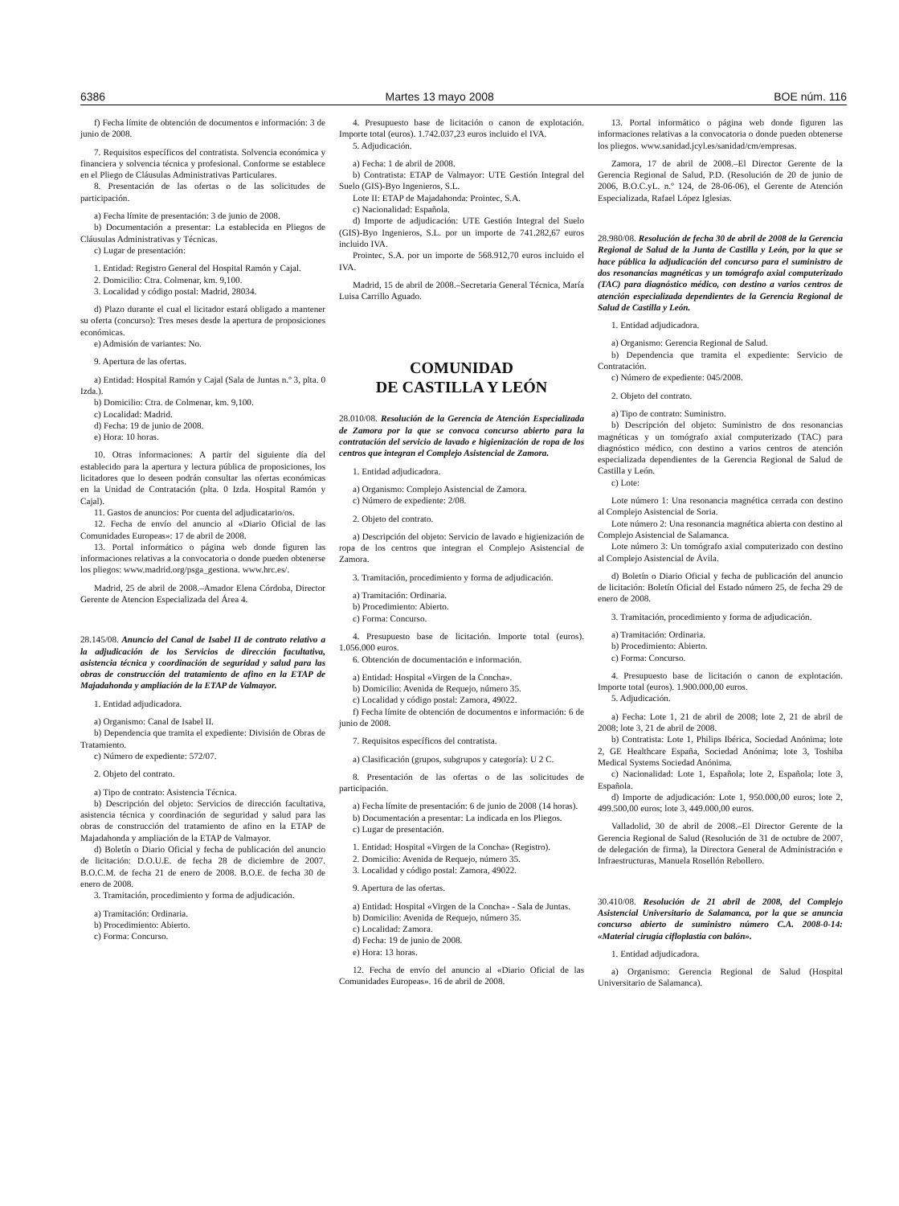6386 Martes 13 mayo 2008 BOE núm. 116
f) Fecha límite de obtención de documentos e información: 3 de junio de 2008.
7. Requisitos específicos del contratista. Solvencia económica y financiera y solvencia técnica y profesional. Conforme se establece en el Pliego de Cláusulas Administrativas Particulares.
8. Presentación de las ofertas o de las solicitudes de participación.
a) Fecha límite de presentación: 3 de junio de 2008.
b) Documentación a presentar: La establecida en Pliegos de Cláusulas Administrativas y Técnicas.
c) Lugar de presentación:
1. Entidad: Registro General del Hospital Ramón y Cajal.
2. Domicilio: Ctra. Colmenar, km. 9,100.
3. Localidad y código postal: Madrid, 28034.
d) Plazo durante el cual el licitador estará obligado a mantener su oferta (concurso): Tres meses desde la apertura de proposiciones económicas.
e) Admisión de variantes: No.
9. Apertura de las ofertas.
a) Entidad: Hospital Ramón y Cajal (Sala de Juntas n.º 3, plta. 0 Izda.).
b) Domicilio: Ctra. de Colmenar, km. 9,100.
c) Localidad: Madrid.
d) Fecha: 19 de junio de 2008.
e) Hora: 10 horas.
10. Otras informaciones: A partir del siguiente día del establecido para la apertura y lectura pública de proposiciones, los licitadores que lo deseen podrán consultar las ofertas económicas en la Unidad de Contratación (plta. 0 Izda. Hospital Ramón y Cajal).
11. Gastos de anuncios: Por cuenta del adjudicatario/os.
12. Fecha de envío del anuncio al «Diario Oficial de las Comunidades Europeas»: 17 de abril de 2008.
13. Portal informático o página web donde figuren las informaciones relativas a la convocatoria o donde pueden obtenerse los pliegos: www.madrid.org/psga_gestiona. www.hrc.es/.
Madrid, 25 de abril de 2008.–Amador Elena Córdoba, Director Gerente de Atencion Especializada del Área 4.
28.145/08. Anuncio del Canal de Isabel II de contrato relativo a la adjudicación de los Servicios de dirección facultativa, asistencia técnica y coordinación de seguridad y salud para las obras de construcción del tratamiento de afino en la ETAP de Majadahonda y ampliación de la ETAP de Valmayor.
1. Entidad adjudicadora.
a) Organismo: Canal de Isabel II.
b) Dependencia que tramita el expediente: División de Obras de Tratamiento.
c) Número de expediente: 572/07.
2. Objeto del contrato.
a) Tipo de contrato: Asistencia Técnica.
b) Descripción del objeto: Servicios de dirección facultativa, asistencia técnica y coordinación de seguridad y salud para las obras de construcción del tratamiento de afino en la ETAP de Majadahonda y ampliación de la ETAP de Valmayor.
d) Boletín o Diario Oficial y fecha de publicación del anuncio de licitación: D.O.U.E. de fecha 28 de diciembre de 2007. B.O.C.M. de fecha 21 de enero de 2008. B.O.E. de fecha 30 de enero de 2008.
3. Tramitación, procedimiento y forma de adjudicación.
a) Tramitación: Ordinaria.
b) Procedimiento: Abierto.
c) Forma: Concurso.
4. Presupuesto base de licitación o canon de explotación. Importe total (euros). 1.742.037,23 euros incluido el IVA.
5. Adjudicación.
a) Fecha: 1 de abril de 2008.
b) Contratista: ETAP de Valmayor: UTE Gestión Integral del Suelo (GIS)-Byo Ingenieros, S.L.
Lote II: ETAP de Majadahonda: Prointec, S.A.
c) Nacionalidad: Española.
d) Importe de adjudicación: UTE Gestión Integral del Suelo (GIS)-Byo Ingenieros, S.L. por un importe de 741.282,67 euros incluido IVA.
Prointec, S.A. por un importe de 568.912,70 euros incluido el IVA.
Madrid, 15 de abril de 2008.–Secretaria General Técnica, María Luisa Carrillo Aguado.
COMUNIDAD
DE CASTILLA Y LEÓN
28.010/08. Resolución de la Gerencia de Atención Especializada de Zamora por la que se convoca concurso abierto para la contratación del servicio de lavado e higienización de ropa de los centros que integran el Complejo Asistencial de Zamora.
1. Entidad adjudicadora.
a) Organismo: Complejo Asistencial de Zamora.
c) Número de expediente: 2/08.
2. Objeto del contrato.
a) Descripción del objeto: Servicio de lavado e higienización de ropa de los centros que integran el Complejo Asistencial de Zamora.
3. Tramitación, procedimiento y forma de adjudicación.
a) Tramitación: Ordinaria.
b) Procedimiento: Abierto.
c) Forma: Concurso.
4. Presupuesto base de licitación. Importe total (euros). 1.056.000 euros.
6. Obtención de documentación e información.
a) Entidad: Hospital «Virgen de la Concha».
b) Domicilio: Avenida de Requejo, número 35.
c) Localidad y código postal: Zamora, 49022.
f) Fecha límite de obtención de documentos e información: 6 de junio de 2008.
7. Requisitos específicos del contratista.
a) Clasificación (grupos, subgrupos y categoría): U 2 C.
8. Presentación de las ofertas o de las solicitudes de participación.
a) Fecha límite de presentación: 6 de junio de 2008 (14 horas).
b) Documentación a presentar: La indicada en los Pliegos.
c) Lugar de presentación.
1. Entidad: Hospital «Virgen de la Concha» (Registro).
2. Domicilio: Avenida de Requejo, número 35.
3. Localidad y código postal: Zamora, 49022.
9. Apertura de las ofertas.
a) Entidad: Hospital «Virgen de la Concha» - Sala de Juntas.
b) Domicilio: Avenida de Requejo, número 35.
c) Localidad: Zamora.
d) Fecha: 19 de junio de 2008.
e) Hora: 13 horas.
12. Fecha de envío del anuncio al «Diario Oficial de las Comunidades Europeas». 16 de abril de 2008.
13. Portal informático o página web donde figuren las informaciones relativas a la convocatoria o donde pueden obtenerse los pliegos. www.sanidad.jcyl.es/sanidad/cm/empresas.
Zamora, 17 de abril de 2008.–El Director Gerente de la Gerencia Regional de Salud, P.D. (Resolución de 20 de junio de 2006, B.O.C.yL. n.º 124, de 28-06-06), el Gerente de Atención Especializada, Rafael López Iglesias.
28.980/08. Resolución de fecha 30 de abril de 2008 de la Gerencia Regional de Salud de la Junta de Castilla y León, por la que se hace pública la adjudicación del concurso para el suministro de dos resonancias magnéticas y un tomógrafo axial computerizado (TAC) para diagnóstico médico, con destino a varios centros de atención especializada dependientes de la Gerencia Regional de Salud de Castilla y León.
1. Entidad adjudicadora.
a) Organismo: Gerencia Regional de Salud.
b) Dependencia que tramita el expediente: Servicio de Contratación.
c) Número de expediente: 045/2008.
2. Objeto del contrato.
a) Tipo de contrato: Suministro.
b) Descripción del objeto: Suministro de dos resonancias magnéticas y un tomógrafo axial computerizado (TAC) para diagnóstico médico, con destino a varios centros de atención especializada dependientes de la Gerencia Regional de Salud de Castilla y León.
c) Lote:
Lote número 1: Una resonancia magnética cerrada con destino al Complejo Asistencial de Soria.
Lote número 2: Una resonancia magnética abierta con destino al Complejo Asistencial de Salamanca.
Lote número 3: Un tomógrafo axial computerizado con destino al Complejo Asistencial de Ávila.
d) Boletín o Diario Oficial y fecha de publicación del anuncio de licitación: Boletín Oficial del Estado número 25, de fecha 29 de enero de 2008.
3. Tramitación, procedimiento y forma de adjudicación.
a) Tramitación: Ordinaria.
b) Procedimiento: Abierto.
c) Forma: Concurso.
4. Presupuesto base de licitación o canon de explotación. Importe total (euros). 1.900.000,00 euros.
5. Adjudicación.
a) Fecha: Lote 1, 21 de abril de 2008; lote 2, 21 de abril de 2008; lote 3, 21 de abril de 2008.
b) Contratista: Lote 1, Philips Ibérica, Sociedad Anónima; lote 2, GE Healthcare España, Sociedad Anónima; lote 3, Toshiba Medical Systems Sociedad Anónima.
c) Nacionalidad: Lote 1, Española; lote 2, Española; lote 3, Española.
d) Importe de adjudicación: Lote 1, 950.000,00 euros; lote 2, 499.500,00 euros; lote 3, 449.000,00 euros.
Valladolid, 30 de abril de 2008.–El Director Gerente de la Gerencia Regional de Salud (Resolución de 31 de octubre de 2007, de delegación de firma), la Directora General de Administración e Infraestructuras, Manuela Rosellón Rebollero.
30.410/08. Resolución de 21 abril de 2008, del Complejo Asistencial Universitario de Salamanca, por la que se anuncia concurso abierto de suministro número C.A. 2008-0-14: «Material cirugía cifloplastia con balón».
1. Entidad adjudicadora.
a) Organismo: Gerencia Regional de Salud (Hospital Universitario de Salamanca).